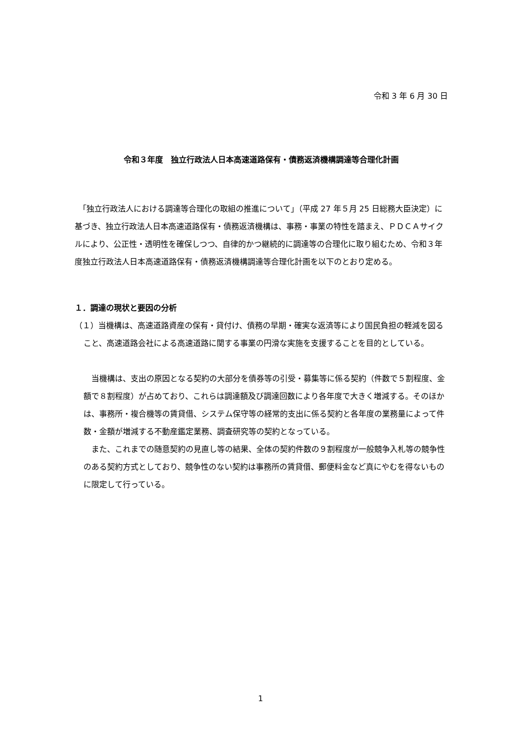令和 3 年 6 月 30 日
令和３年度　独立行政法人日本高速道路保有・債務返済機構調達等合理化計画
　「独立行政法人における調達等合理化の取組の推進について」（平成 27 年５月 25 日総務大臣決定）に基づき、独立行政法人日本高速道路保有・債務返済機構は、事務・事業の特性を踏まえ、ＰＤＣＡサイクルにより、公正性・透明性を確保しつつ、自律的かつ継続的に調達等の合理化に取り組むため、令和３年度独立行政法人日本高速道路保有・債務返済機構調達等合理化計画を以下のとおり定める。
１．調達の現状と要因の分析
（１）当機構は、高速道路資産の保有・貸付け、債務の早期・確実な返済等により国民負担の軽減を図ること、高速道路会社による高速道路に関する事業の円滑な実施を支援することを目的としている。
　当機構は、支出の原因となる契約の大部分を債券等の引受・募集等に係る契約（件数で５割程度、金額で８割程度）が占めており、これらは調達額及び調達回数により各年度で大きく増減する。そのほかは、事務所・複合機等の賃貸借、システム保守等の経常的支出に係る契約と各年度の業務量によって件数・金額が増減する不動産鑑定業務、調査研究等の契約となっている。
　また、これまでの随意契約の見直し等の結果、全体の契約件数の９割程度が一般競争入札等の競争性のある契約方式としており、競争性のない契約は事務所の賃貸借、郵便料金など真にやむを得ないものに限定して行っている。
1